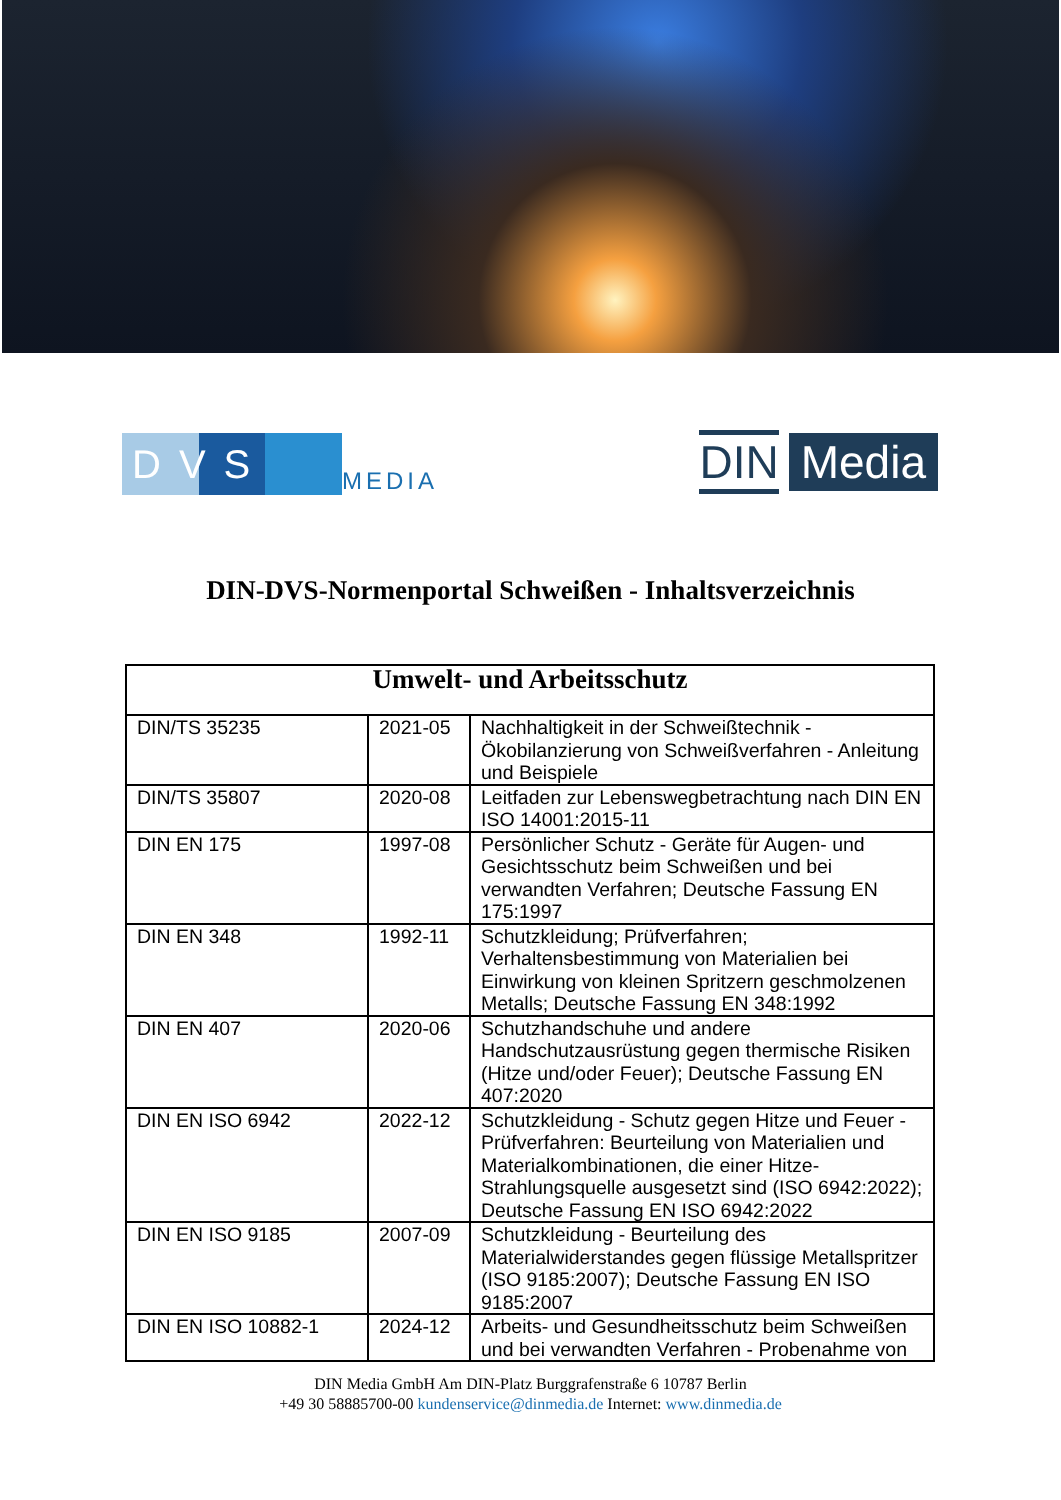DVS
MEDIA
DIN Media
DIN-DVS-Normenportal Schweißen - Inhaltsverzeichnis
| Umwelt- und Arbeitsschutz | | |
| --- | --- | --- |
| DIN/TS 35235 | 2021-05 | Nachhaltigkeit in der Schweißtechnik - Ökobilanzierung von Schweißverfahren - Anleitung und Beispiele |
| DIN/TS 35807 | 2020-08 | Leitfaden zur Lebenswegbetrachtung nach DIN EN ISO 14001:2015-11 |
| DIN EN 175 | 1997-08 | Persönlicher Schutz - Geräte für Augen- und Gesichtsschutz beim Schweißen und bei verwandten Verfahren; Deutsche Fassung EN 175:1997 |
| DIN EN 348 | 1992-11 | Schutzkleidung; Prüfverfahren; Verhaltensbestimmung von Materialien bei Einwirkung von kleinen Spritzern geschmolzenen Metalls; Deutsche Fassung EN 348:1992 |
| DIN EN 407 | 2020-06 | Schutzhandschuhe und andere Handschutzausrüstung gegen thermische Risiken (Hitze und/oder Feuer); Deutsche Fassung EN 407:2020 |
| DIN EN ISO 6942 | 2022-12 | Schutzkleidung - Schutz gegen Hitze und Feuer - Prüfverfahren: Beurteilung von Materialien und Materialkombinationen, die einer Hitze-Strahlungsquelle ausgesetzt sind (ISO 6942:2022); Deutsche Fassung EN ISO 6942:2022 |
| DIN EN ISO 9185 | 2007-09 | Schutzkleidung - Beurteilung des Materialwiderstandes gegen flüssige Metallspritzer (ISO 9185:2007); Deutsche Fassung EN ISO 9185:2007 |
| DIN EN ISO 10882-1 | 2024-12 | Arbeits- und Gesundheitsschutz beim Schweißen und bei verwandten Verfahren - Probenahme von |
DIN Media GmbH Am DIN-Platz Burggrafenstraße 6 10787 Berlin
+49 30 58885700-00 kundenservice@dinmedia.de Internet: www.dinmedia.de